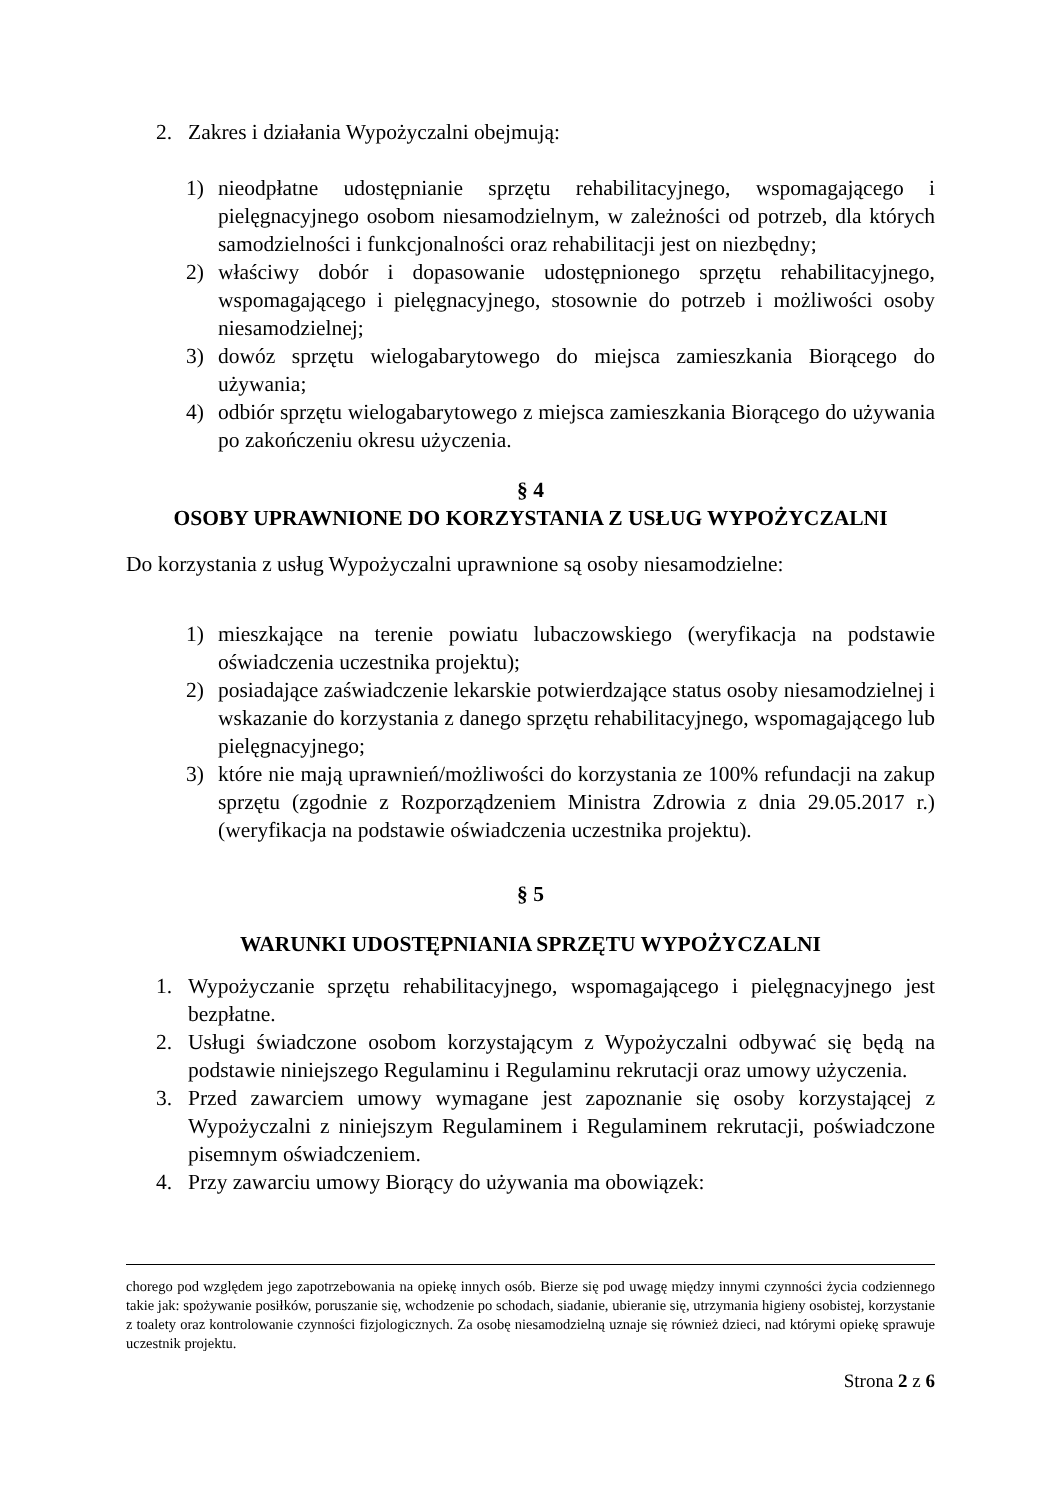2. Zakres i działania Wypożyczalni obejmują:
1) nieodpłatne udostępnianie sprzętu rehabilitacyjnego, wspomagającego i pielęgnacyjnego osobom niesamodzielnym, w zależności od potrzeb, dla których samodzielności i funkcjonalności oraz rehabilitacji jest on niezbędny;
2) właściwy dobór i dopasowanie udostępnionego sprzętu rehabilitacyjnego, wspomagającego i pielęgnacyjnego, stosownie do potrzeb i możliwości osoby niesamodzielnej;
3) dowóz sprzętu wielogabarytowego do miejsca zamieszkania Biorącego do używania;
4) odbiór sprzętu wielogabarytowego z miejsca zamieszkania Biorącego do używania po zakończeniu okresu użyczenia.
§ 4
OSOBY UPRAWNIONE DO KORZYSTANIA Z USŁUG WYPOŻYCZALNI
Do korzystania z usług Wypożyczalni uprawnione są osoby niesamodzielne:
1) mieszkające na terenie powiatu lubaczowskiego (weryfikacja na podstawie oświadczenia uczestnika projektu);
2) posiadające zaświadczenie lekarskie potwierdzające status osoby niesamodzielnej i wskazanie do korzystania z danego sprzętu rehabilitacyjnego, wspomagającego lub pielęgnacyjnego;
3) które nie mają uprawnień/możliwości do korzystania ze 100% refundacji na zakup sprzętu (zgodnie z Rozporządzeniem Ministra Zdrowia z dnia 29.05.2017 r.) (weryfikacja na podstawie oświadczenia uczestnika projektu).
§ 5
WARUNKI UDOSTĘPNIANIA SPRZĘTU WYPOŻYCZALNI
1. Wypożyczanie sprzętu rehabilitacyjnego, wspomagającego i pielęgnacyjnego jest bezpłatne.
2. Usługi świadczone osobom korzystającym z Wypożyczalni odbywać się będą na podstawie niniejszego Regulaminu i Regulaminu rekrutacji oraz umowy użyczenia.
3. Przed zawarciem umowy wymagane jest zapoznanie się osoby korzystającej z Wypożyczalni z niniejszym Regulaminem i Regulaminem rekrutacji, poświadczone pisemnym oświadczeniem.
4. Przy zawarciu umowy Biorący do używania ma obowiązek:
chorego pod względem jego zapotrzebowania na opiekę innych osób. Bierze się pod uwagę między innymi czynności życia codziennego takie jak: spożywanie posiłków, poruszanie się, wchodzenie po schodach, siadanie, ubieranie się, utrzymania higieny osobistej, korzystanie z toalety oraz kontrolowanie czynności fizjologicznych. Za osobę niesamodzielną uznaje się również dzieci, nad którymi opiekę sprawuje uczestnik projektu.
Strona 2 z 6